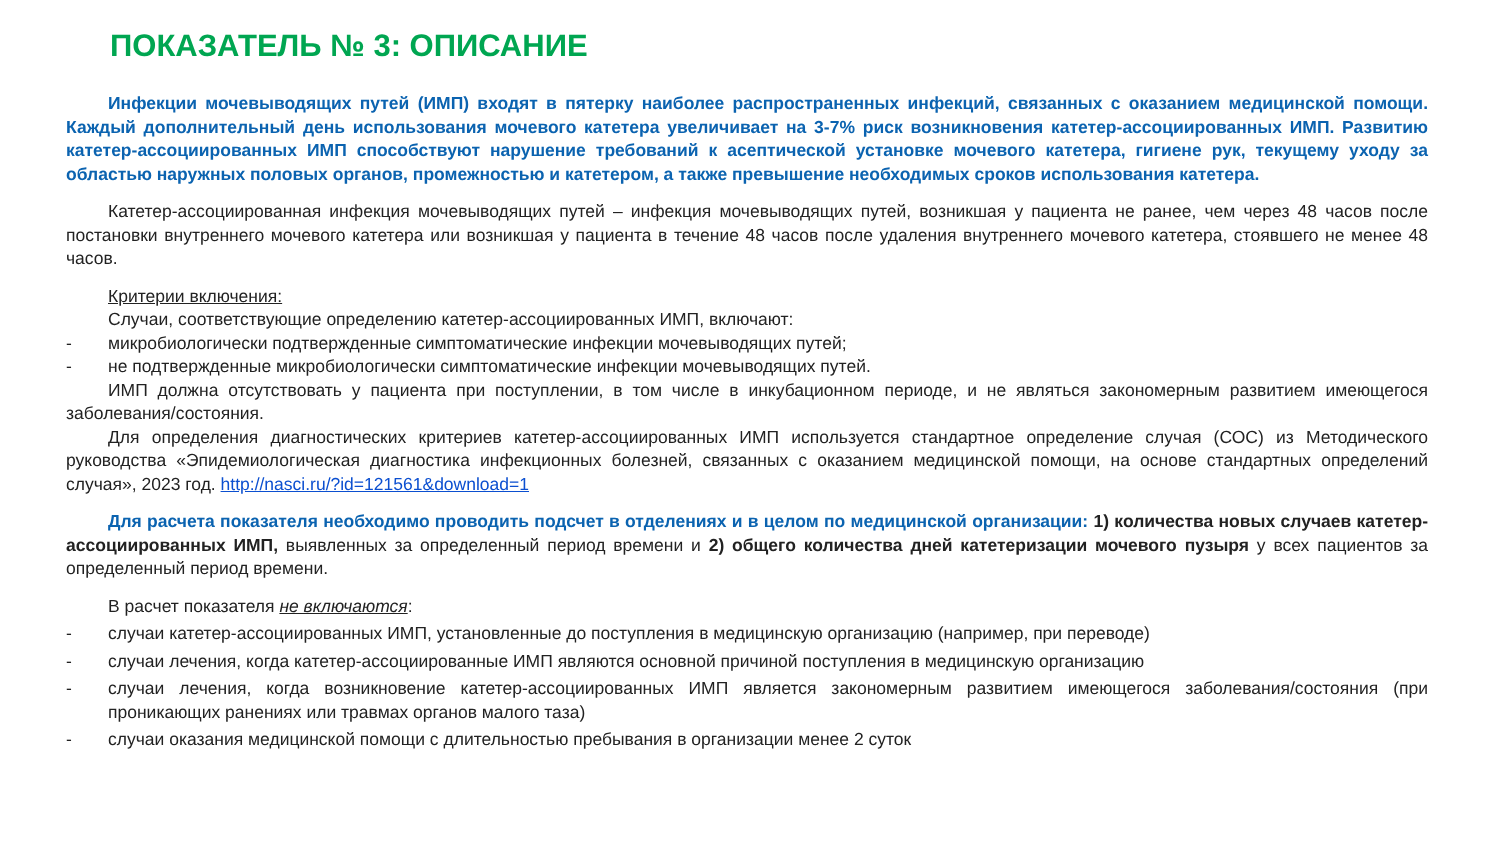ПОКАЗАТЕЛЬ № 3: ОПИСАНИЕ
Инфекции мочевыводящих путей (ИМП) входят в пятерку наиболее распространенных инфекций, связанных с оказанием медицинской помощи. Каждый дополнительный день использования мочевого катетера увеличивает на 3-7% риск возникновения катетер-ассоциированных ИМП. Развитию катетер-ассоциированных ИМП способствуют нарушение требований к асептической установке мочевого катетера, гигиене рук, текущему уходу за областью наружных половых органов, промежностью и катетером, а также превышение необходимых сроков использования катетера.
Катетер-ассоциированная инфекция мочевыводящих путей – инфекция мочевыводящих путей, возникшая у пациента не ранее, чем через 48 часов после постановки внутреннего мочевого катетера или возникшая у пациента в течение 48 часов после удаления внутреннего мочевого катетера, стоявшего не менее 48 часов.
Критерии включения:
Случаи, соответствующие определению катетер-ассоциированных ИМП, включают:
- микробиологически подтвержденные симптоматические инфекции мочевыводящих путей;
- не подтвержденные микробиологически симптоматические инфекции мочевыводящих путей.
ИМП должна отсутствовать у пациента при поступлении, в том числе в инкубационном периоде, и не являться закономерным развитием имеющегося заболевания/состояния.
Для определения диагностических критериев катетер-ассоциированных ИМП используется стандартное определение случая (СОС) из Методического руководства «Эпидемиологическая диагностика инфекционных болезней, связанных с оказанием медицинской помощи, на основе стандартных определений случая», 2023 год. http://nasci.ru/?id=121561&download=1
Для расчета показателя необходимо проводить подсчет в отделениях и в целом по медицинской организации: 1) количества новых случаев катетер-ассоциированных ИМП, выявленных за определенный период времени и 2) общего количества дней катетеризации мочевого пузыря у всех пациентов за определенный период времени.
В расчет показателя не включаются:
- случаи катетер-ассоциированных ИМП, установленные до поступления в медицинскую организацию (например, при переводе)
- случаи лечения, когда катетер-ассоциированные ИМП являются основной причиной поступления в медицинскую организацию
- случаи лечения, когда возникновение катетер-ассоциированных ИМП является закономерным развитием имеющегося заболевания/состояния (при проникающих ранениях или травмах органов малого таза)
- случаи оказания медицинской помощи с длительностью пребывания в организации менее 2 суток